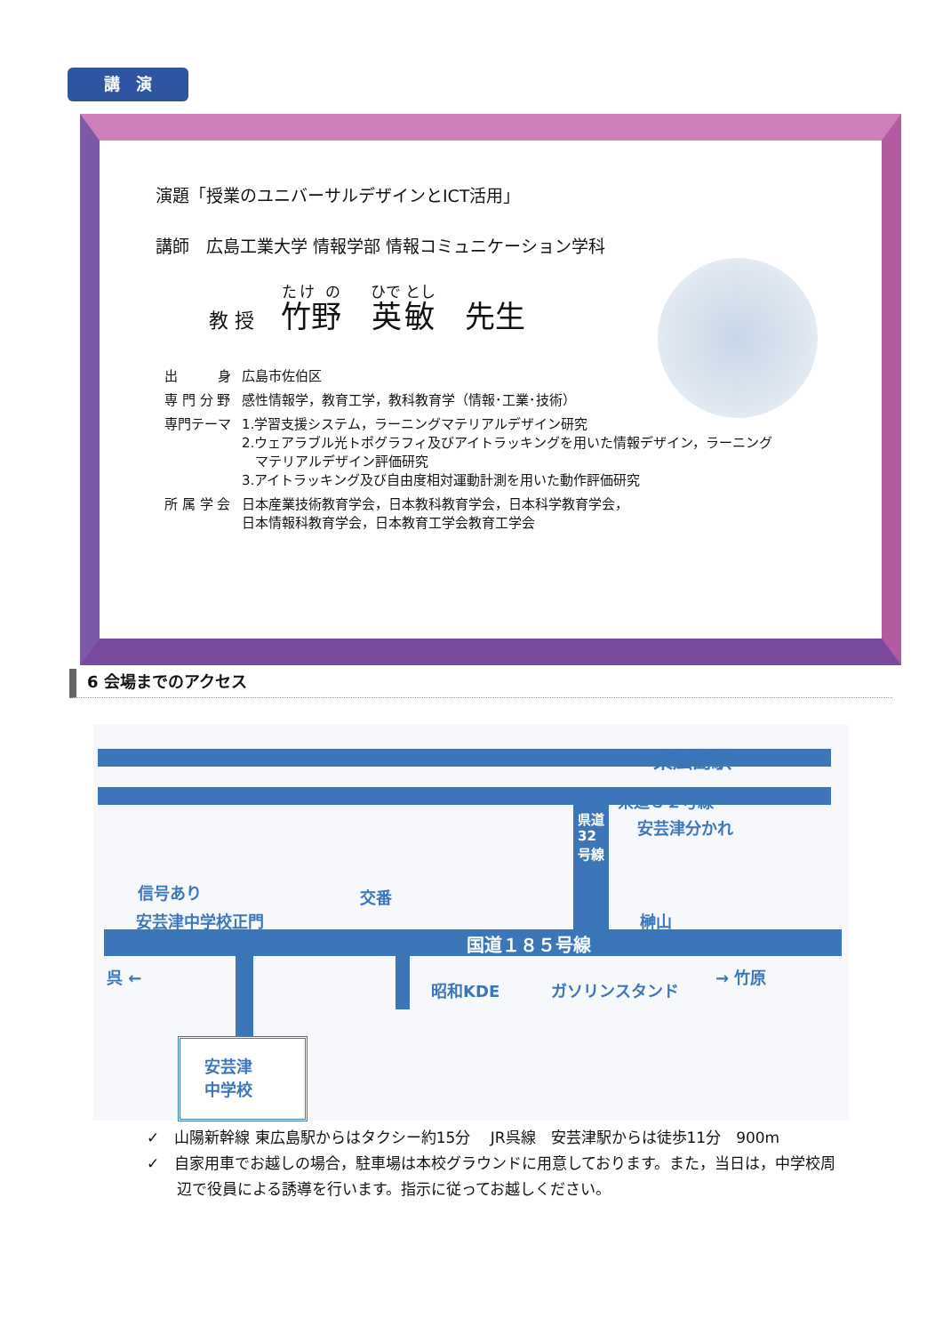講　演
演題「授業のユニバーサルデザインとICT活用」
講師　広島工業大学 情報学部 情報コミュニケーション学科
教 授 竹野　英敏　先生
| 出 身 | 広島市佐伯区 |
| 専 門 分 野 | 感性情報学，教育工学，教科教育学（情報･工業･技術） |
| 専門テーマ | 1.学習支援システム，ラーニングマテリアルデザイン研究 2.ウェアラブル光トポグラフィ及びアイトラッキングを用いた情報デザイン，ラーニング マテリアルデザイン評価研究 3.アイトラッキング及び自由度相対運動計測を用いた動作評価研究 |
| 所 属 学 会 | 日本産業技術教育学会，日本教科教育学会，日本科学教育学会， 日本情報科教育学会，日本教育工学会教育工学会 |
6 会場までのアクセス
東広島駅
県道３２号線
安芸津分かれ 県道32号線
信号あり
安芸津中学校正門
交番
榊山
国道１８５号線
呉 ←
昭和KDE ガソリンスタンド
→ 竹原
安芸津
中学校
✓　山陽新幹線 東広島駅からはタクシー約15分　 JR呉線　安芸津駅からは徒歩11分　900m
✓　自家用車でお越しの場合，駐車場は本校グラウンドに用意しております。また，当日は，中学校周
　　辺で役員による誘導を行います。指示に従ってお越しください。